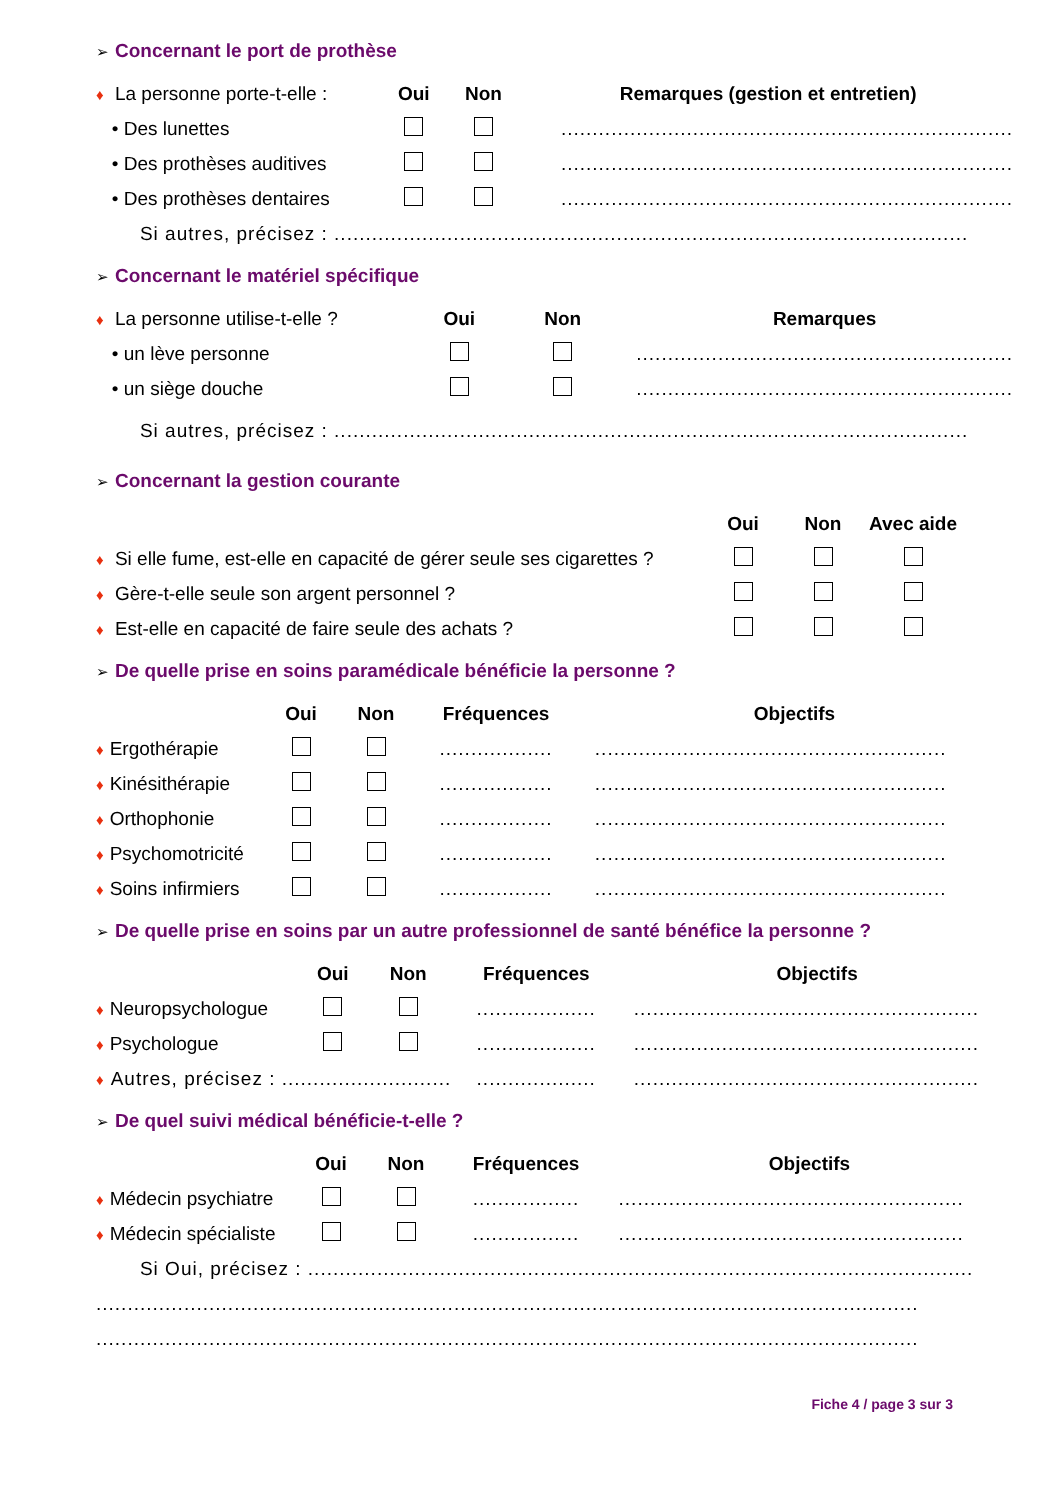➢ Concernant le port de prothèse
| ♦ La personne porte-t-elle : | Oui | Non | Remarques (gestion et entretien) |
| --- | --- | --- | --- |
| • Des lunettes | | | ........................................................................ |
| • Des prothèses auditives | | | ........................................................................ |
| • Des prothèses dentaires | | | ........................................................................ |
| Si autres, précisez : ..................................................................................................... | | | |
➢ Concernant le matériel spécifique
| ♦ La personne utilise-t-elle ? | Oui | Non | Remarques |
| --- | --- | --- | --- |
| • un lève personne | | | ............................................................ |
| • un siège douche | | | ............................................................ |
| Si autres, précisez : ..................................................................................................... | | | |
➢ Concernant la gestion courante
| | Oui | Non | Avec aide | |
| --- | --- | --- | --- | --- |
| ♦ Si elle fume, est-elle en capacité de gérer seule ses cigarettes ? | | | | |
| ♦ Gère-t-elle seule son argent personnel ? | | | | |
| ♦ Est-elle en capacité de faire seule des achats ? | | | | |
➢ De quelle prise en soins paramédicale bénéficie la personne ?
| | Oui | Non | Fréquences | Objectifs |
| --- | --- | --- | --- | --- |
| ♦ Ergothérapie | | | .................. | ........................................................ |
| ♦ Kinésithérapie | | | .................. | ........................................................ |
| ♦ Orthophonie | | | .................. | ........................................................ |
| ♦ Psychomotricité | | | .................. | ........................................................ |
| ♦ Soins infirmiers | | | .................. | ........................................................ |
➢ De quelle prise en soins par un autre professionnel de santé bénéfice la personne ?
| | Oui | Non | Fréquences | Objectifs |
| --- | --- | --- | --- | --- |
| ♦ Neuropsychologue | | | ................... | ....................................................... |
| ♦ Psychologue | | | ................... | ....................................................... |
| ♦ Autres, précisez : ........................... | | | ................... | ....................................................... |
➢ De quel suivi médical bénéficie-t-elle ?
| | Oui | Non | Fréquences | Objectifs |
| --- | --- | --- | --- | --- |
| ♦ Médecin psychiatre | | | ................. | ....................................................... |
| ♦ Médecin spécialiste | | | ................. | ....................................................... |
| Si Oui, précisez : .......................................................................................................... | | | | |
| ................................................................................................................................... | | | | |
| ................................................................................................................................... | | | | |
Fiche 4 / page 3 sur 3